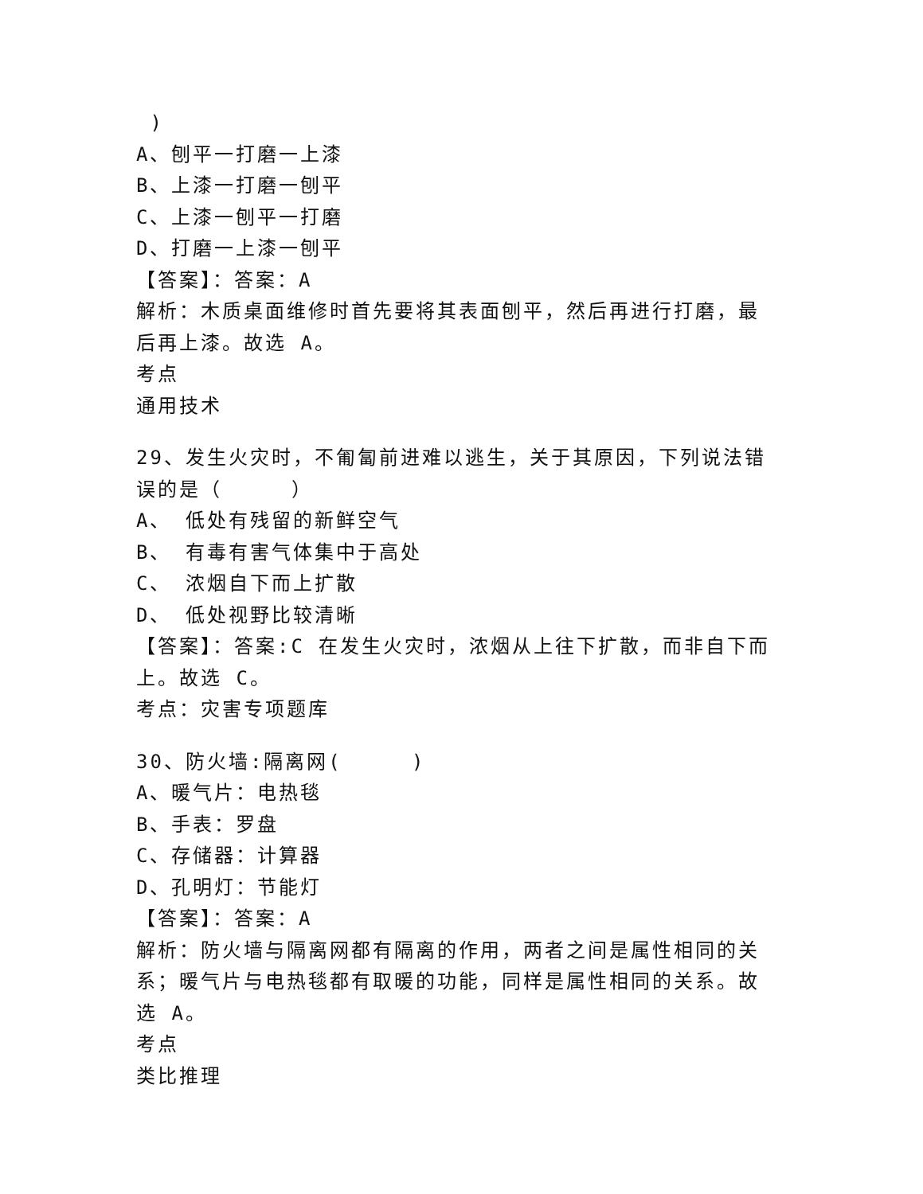)
A、刨平一打磨一上漆
B、上漆一打磨一刨平
C、上漆一刨平一打磨
D、打磨一上漆一刨平
【答案】：答案：A
解析：木质桌面维修时首先要将其表面刨平，然后再进行打磨，最后再上漆。故选 A。
考点
通用技术
29、发生火灾时，不匍匐前进难以逃生，关于其原因，下列说法错误的是（ ）
A、 低处有残留的新鲜空气
B、 有毒有害气体集中于高处
C、 浓烟自下而上扩散
D、 低处视野比较清晰
【答案】：答案:C 在发生火灾时，浓烟从上往下扩散，而非自下而上。故选 C。
考点：灾害专项题库
30、防火墙:隔离网( )
A、暖气片：电热毯
B、手表：罗盘
C、存储器：计算器
D、孔明灯：节能灯
【答案】：答案：A
解析：防火墙与隔离网都有隔离的作用，两者之间是属性相同的关系；暖气片与电热毯都有取暖的功能，同样是属性相同的关系。故选 A。
考点
类比推理